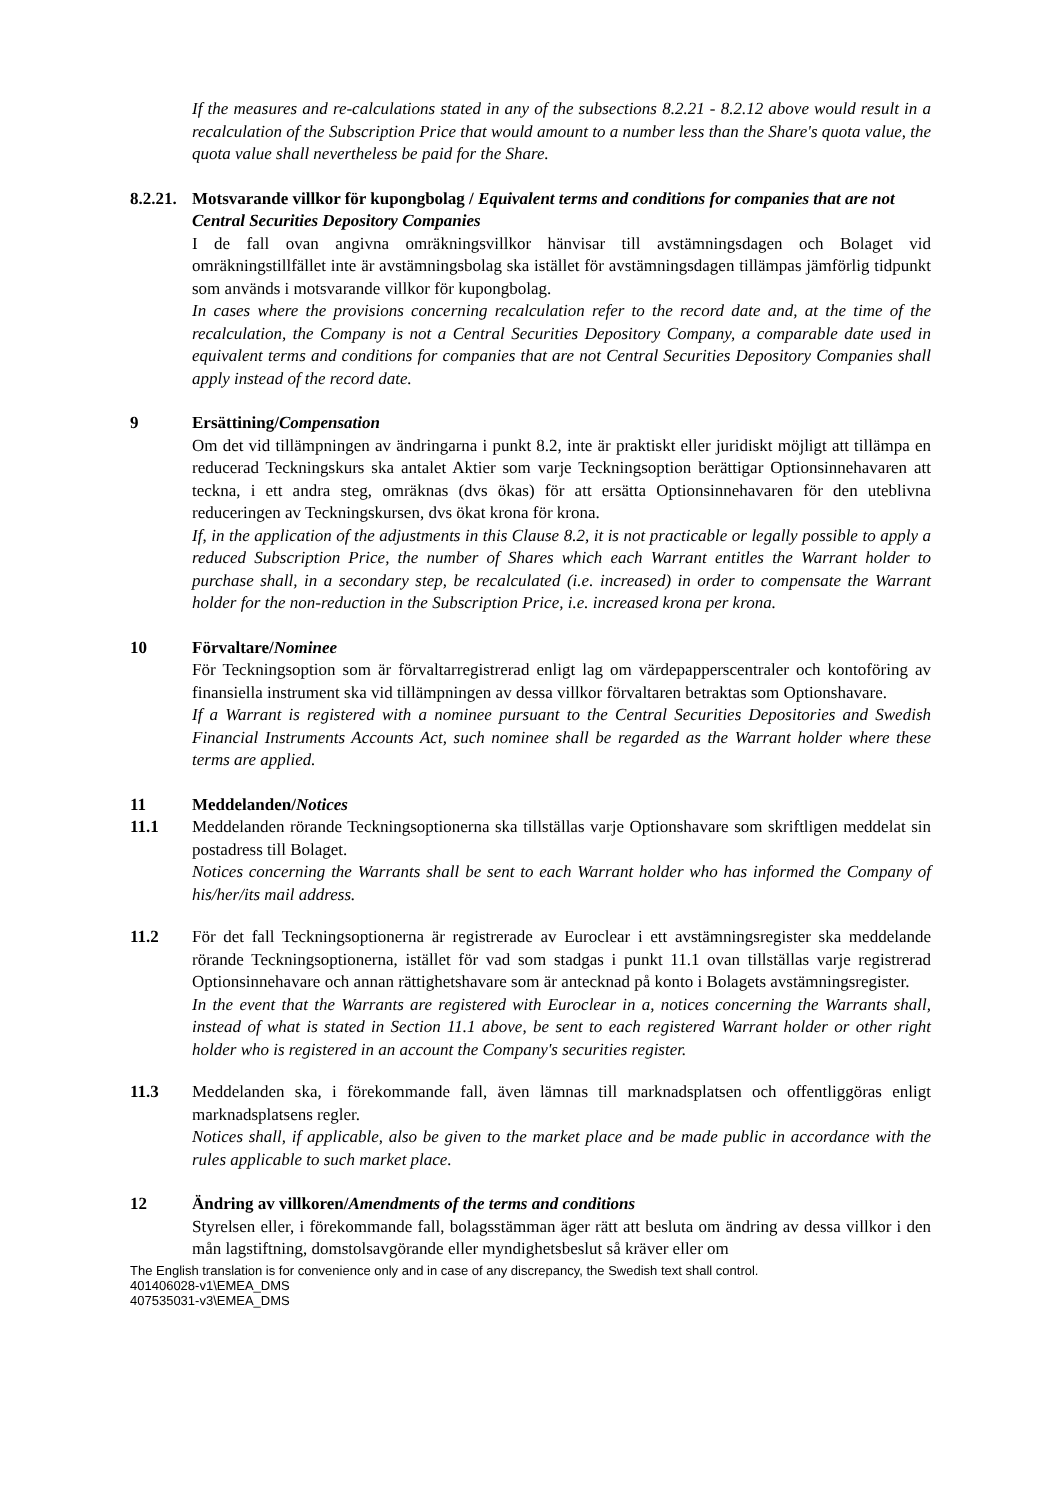If the measures and re-calculations stated in any of the subsections 8.2.21 - 8.2.12 above would result in a recalculation of the Subscription Price that would amount to a number less than the Share's quota value, the quota value shall nevertheless be paid for the Share.
8.2.21. Motsvarande villkor för kupongbolag / Equivalent terms and conditions for companies that are not Central Securities Depository Companies
I de fall ovan angivna omräkningsvillkor hänvisar till avstämningsdagen och Bolaget vid omräkningstillfället inte är avstämningsbolag ska istället för avstämningsdagen tillämpas jämförlig tidpunkt som används i motsvarande villkor för kupongbolag.
In cases where the provisions concerning recalculation refer to the record date and, at the time of the recalculation, the Company is not a Central Securities Depository Company, a comparable date used in equivalent terms and conditions for companies that are not Central Securities Depository Companies shall apply instead of the record date.
9 Ersättining/Compensation
Om det vid tillämpningen av ändringarna i punkt 8.2, inte är praktiskt eller juridiskt möjligt att tillämpa en reducerad Teckningskurs ska antalet Aktier som varje Teckningsoption berättigar Optionsinnehavaren att teckna, i ett andra steg, omräknas (dvs ökas) för att ersätta Optionsinnehavaren för den uteblivna reduceringen av Teckningskursen, dvs ökat krona för krona.
If, in the application of the adjustments in this Clause 8.2, it is not practicable or legally possible to apply a reduced Subscription Price, the number of Shares which each Warrant entitles the Warrant holder to purchase shall, in a secondary step, be recalculated (i.e. increased) in order to compensate the Warrant holder for the non-reduction in the Subscription Price, i.e. increased krona per krona.
10 Förvaltare/Nominee
För Teckningsoption som är förvaltarregistrerad enligt lag om värdepapperscentraler och kontoföring av finansiella instrument ska vid tillämpningen av dessa villkor förvaltaren betraktas som Optionshavare.
If a Warrant is registered with a nominee pursuant to the Central Securities Depositories and Swedish Financial Instruments Accounts Act, such nominee shall be regarded as the Warrant holder where these terms are applied.
11 Meddelanden/Notices
11.1 Meddelanden rörande Teckningsoptionerna ska tillställas varje Optionshavare som skriftligen meddelat sin postadress till Bolaget.
Notices concerning the Warrants shall be sent to each Warrant holder who has informed the Company of his/her/its mail address.
11.2 För det fall Teckningsoptionerna är registrerade av Euroclear i ett avstämningsregister ska meddelande rörande Teckningsoptionerna, istället för vad som stadgas i punkt 11.1 ovan tillställas varje registrerad Optionsinnehavare och annan rättighetshavare som är antecknad på konto i Bolagets avstämningsregister.
In the event that the Warrants are registered with Euroclear in a, notices concerning the Warrants shall, instead of what is stated in Section 11.1 above, be sent to each registered Warrant holder or other right holder who is registered in an account the Company's securities register.
11.3 Meddelanden ska, i förekommande fall, även lämnas till marknadsplatsen och offentliggöras enligt marknadsplatsens regler.
Notices shall, if applicable, also be given to the market place and be made public in accordance with the rules applicable to such market place.
12 Ändring av villkoren/Amendments of the terms and conditions
Styrelsen eller, i förekommande fall, bolagsstämman äger rätt att besluta om ändring av dessa villkor i den mån lagstiftning, domstolsavgörande eller myndighetsbeslut så kräver eller om
The English translation is for convenience only and in case of any discrepancy, the Swedish text shall control.
401406028-v1\EMEA_DMS
407535031-v3\EMEA_DMS